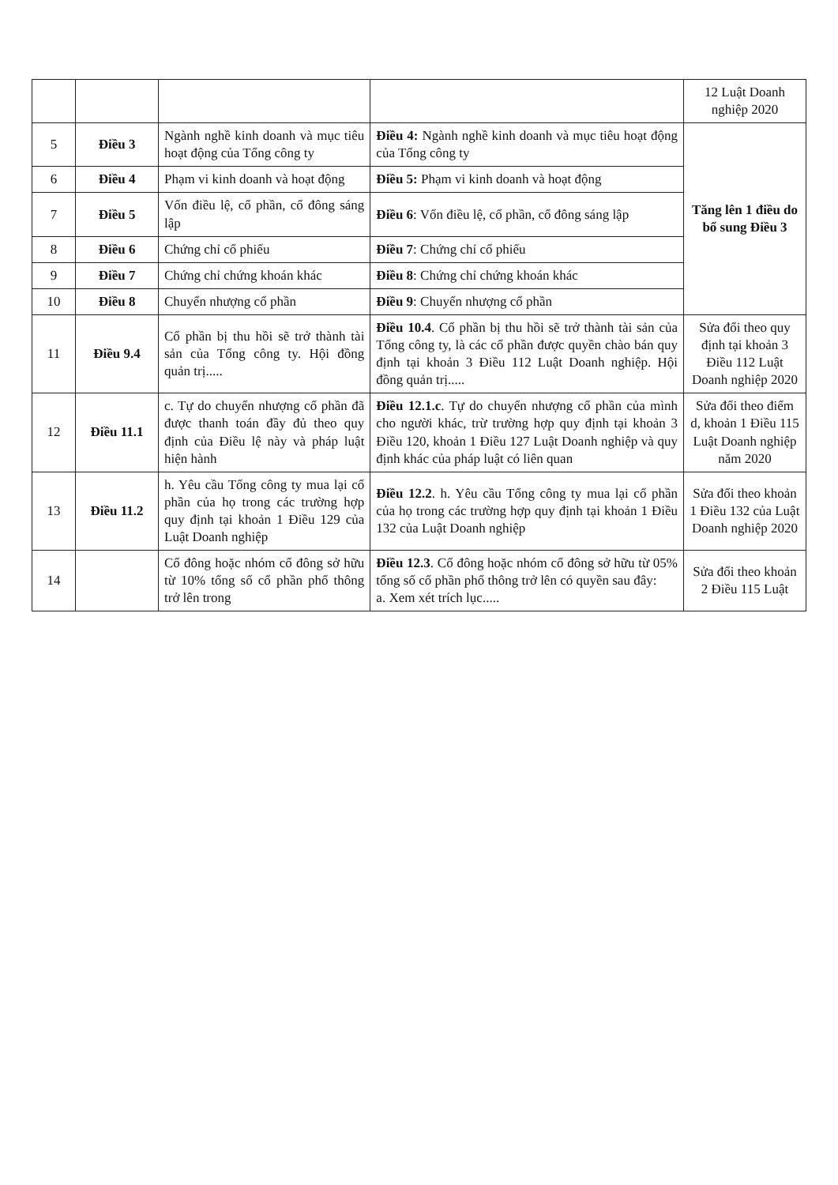| | | | | 12 Luật Doanh nghiệp 2020 |
| 5 | Điều 3 | Ngành nghề kinh doanh và mục tiêu hoạt động của Tổng công ty | Điều 4: Ngành nghề kinh doanh và mục tiêu hoạt động của Tổng công ty | Tăng lên 1 điều do bổ sung Điều 3 |
| 6 | Điều 4 | Phạm vi kinh doanh và hoạt động | Điều 5: Phạm vi kinh doanh và hoạt động | |
| 7 | Điều 5 | Vốn điều lệ, cổ phần, cổ đông sáng lập | Điều 6 : Vốn điều lệ, cổ phần, cổ đông sáng lập | |
| 8 | Điều 6 | Chứng chỉ cổ phiếu | Điều 7 : Chứng chỉ cổ phiếu | |
| 9 | Điều 7 | Chứng chỉ chứng khoán khác | Điều 8 : Chứng chỉ chứng khoán khác | |
| 10 | Điều 8 | Chuyển nhượng cổ phần | Điều 9 : Chuyển nhượng cổ phần | |
| 11 | Điều 9.4 | Cổ phần bị thu hồi sẽ trở thành tài sản của Tổng công ty. Hội đồng quản trị..... | Điều 10.4 . Cổ phần bị thu hồi sẽ trở thành tài sản của Tổng công ty, là các cổ phần được quyền chào bán quy định tại khoản 3 Điều 112 Luật Doanh nghiệp. Hội đồng quản trị..... | Sửa đổi theo quy định tại khoản 3 Điều 112 Luật Doanh nghiệp 2020 |
| 12 | Điều 11.1 | c. Tự do chuyển nhượng cổ phần đã được thanh toán đầy đủ theo quy định của Điều lệ này và pháp luật hiện hành | Điều 12.1.c . Tự do chuyển nhượng cổ phần của mình cho người khác, trừ trường hợp quy định tại khoản 3 Điều 120, khoản 1 Điều 127 Luật Doanh nghiệp và quy định khác của pháp luật có liên quan | Sửa đổi theo điểm d, khoản 1 Điều 115 Luật Doanh nghiệp năm 2020 |
| 13 | Điều 11.2 | h. Yêu cầu Tổng công ty mua lại cổ phần của họ trong các trường hợp quy định tại khoản 1 Điều 129 của Luật Doanh nghiệp | Điều 12.2 . h. Yêu cầu Tổng công ty mua lại cổ phần của họ trong các trường hợp quy định tại khoản 1 Điều 132 của Luật Doanh nghiệp | Sửa đổi theo khoản 1 Điều 132 của Luật Doanh nghiệp 2020 |
| 14 | | Cổ đông hoặc nhóm cổ đông sở hữu từ 10% tổng số cổ phần phổ thông trở lên trong | Điều 12.3 . Cổ đông hoặc nhóm cổ đông sở hữu từ 05% tổng số cổ phần phổ thông trở lên có quyền sau đây: a. Xem xét trích lục..... | Sửa đổi theo khoản 2 Điều 115 Luật |